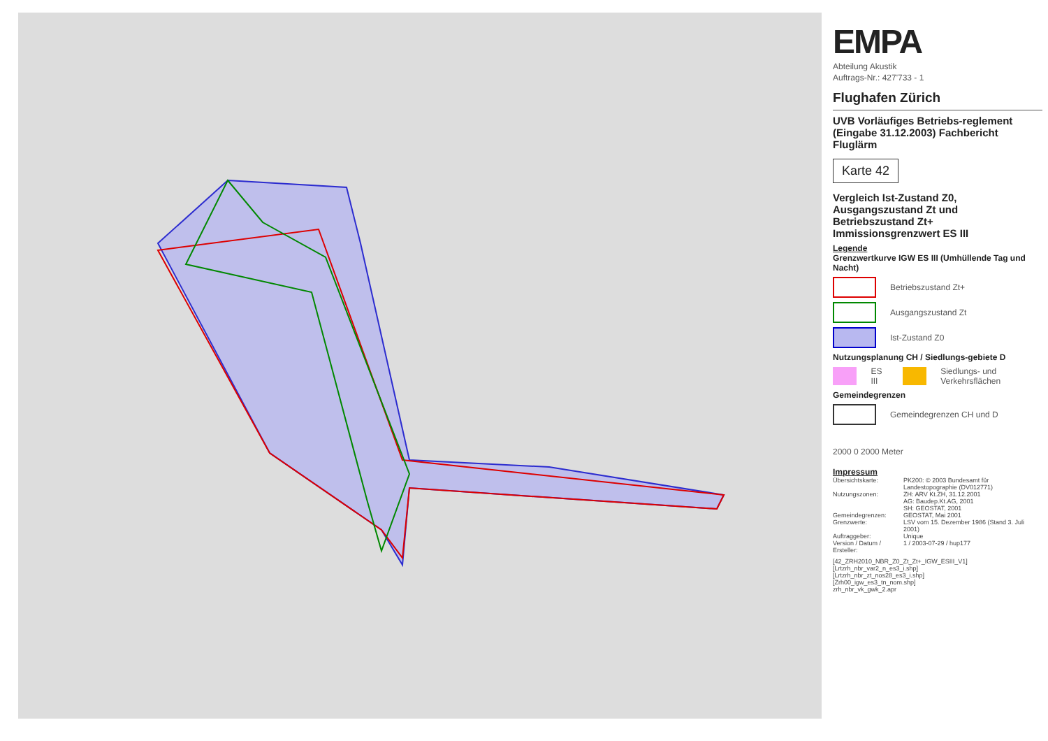EMPA
Abteilung Akustik
Auftrags-Nr.: 427'733 - 1
Flughafen Zürich
UVB Vorläufiges Betriebs-reglement (Eingabe 31.12.2003) Fachbericht Fluglärm
Karte 42
Vergleich Ist-Zustand Z0, Ausgangszustand Zt und Betriebszustand Zt+ Immissionsgrenzwert ES III
Legende
Grenzwertkurve IGW ES III (Umhüllende Tag und Nacht)
Betriebszustand Zt+
Ausgangszustand Zt
Ist-Zustand Z0
Nutzungsplanung CH / Siedlungs-gebiete D
ES III
Siedlungs- und Verkehrsflächen
Gemeindegrenzen
Gemeindegrenzen CH und D
2000 0 2000 Meter
Impressum
| Übersichtskarte: | PK200: © 2003 Bundesamt für Landestopographie (DV012771) |
| Nutzungszonen: | ZH: ARV Kt.ZH, 31.12.2001 AG: Baudep.Kt.AG, 2001 SH: GEOSTAT, 2001 |
| Gemeindegrenzen: | GEOSTAT, Mai 2001 |
| Grenzwerte: | LSV vom 15. Dezember 1986 (Stand 3. Juli 2001) |
| Auftraggeber: | Unique |
| Version / Datum / Ersteller: | 1 / 2003-07-29 / hup177 |
[42_ZRH2010_NBR_Z0_Zt_Zt+_IGW_ESIII_V1]
[Lrtzrh_nbr_var2_n_es3_i.shp]
[Lrtzrh_nbr_zt_nos28_es3_i.shp]
[Zrh00_igw_es3_tn_nom.shp]
zrh_nbr_vk_gwk_2.apr